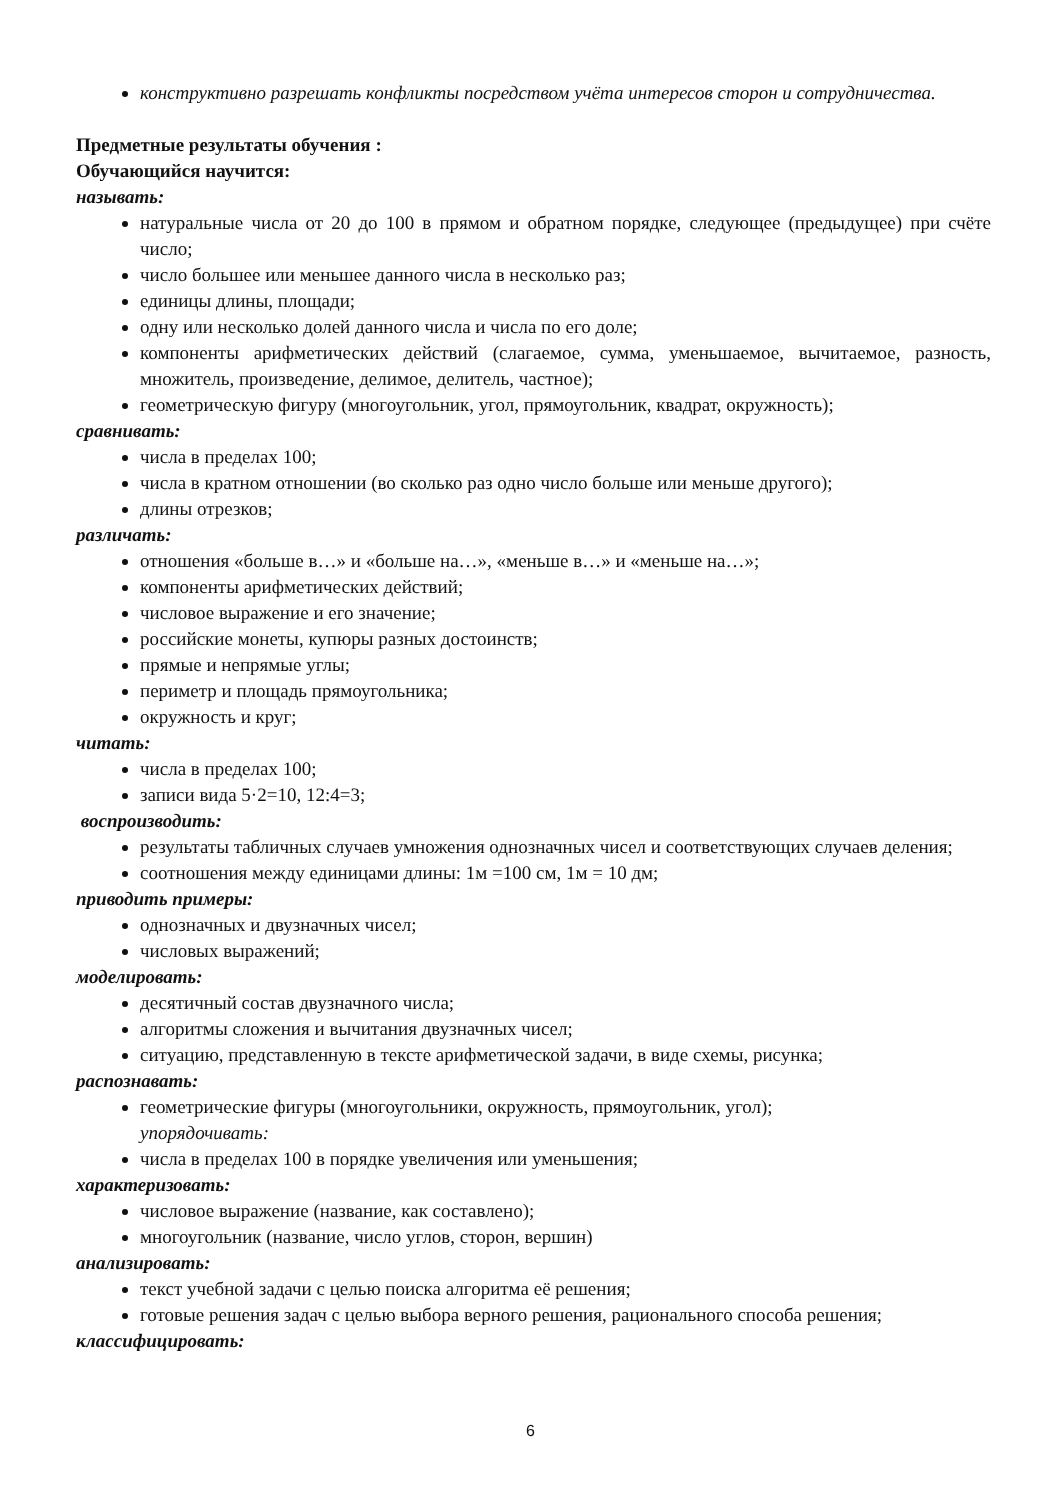конструктивно разрешать конфликты посредством учёта интересов сторон и сотрудничества.
Предметные результаты обучения :
Обучающийся научится:
называть:
натуральные числа от 20 до 100 в прямом и обратном порядке, следующее (предыдущее) при счёте число;
число большее или меньшее данного числа в несколько раз;
единицы длины, площади;
одну или несколько долей данного числа и числа по его доле;
компоненты арифметических действий (слагаемое, сумма, уменьшаемое, вычитаемое, разность, множитель, произведение, делимое, делитель, частное);
геометрическую фигуру (многоугольник, угол, прямоугольник, квадрат, окружность);
сравнивать:
числа в пределах 100;
числа в кратном отношении (во сколько раз одно число больше или меньше другого);
длины отрезков;
различать:
отношения «больше в…» и «больше на…», «меньше в…» и «меньше на…»;
компоненты арифметических действий;
числовое выражение и его значение;
российские монеты, купюры разных достоинств;
прямые и непрямые углы;
периметр и площадь прямоугольника;
окружность и круг;
читать:
числа в пределах 100;
записи вида 5·2=10, 12:4=3;
воспроизводить:
результаты табличных случаев умножения однозначных чисел и соответствующих случаев деления;
соотношения между единицами длины: 1м =100 см, 1м = 10 дм;
приводить примеры:
однозначных и двузначных чисел;
числовых выражений;
моделировать:
десятичный состав двузначного числа;
алгоритмы сложения и вычитания двузначных чисел;
ситуацию, представленную в тексте арифметической задачи, в виде схемы, рисунка;
распознавать:
геометрические фигуры (многоугольники, окружность, прямоугольник, угол);
упорядочивать:
числа в пределах 100 в порядке увеличения или уменьшения;
характеризовать:
числовое выражение (название, как составлено);
многоугольник (название, число углов, сторон, вершин)
анализировать:
текст учебной задачи с целью поиска алгоритма её решения;
готовые решения задач с целью выбора верного решения, рационального способа решения;
классифицировать:
6